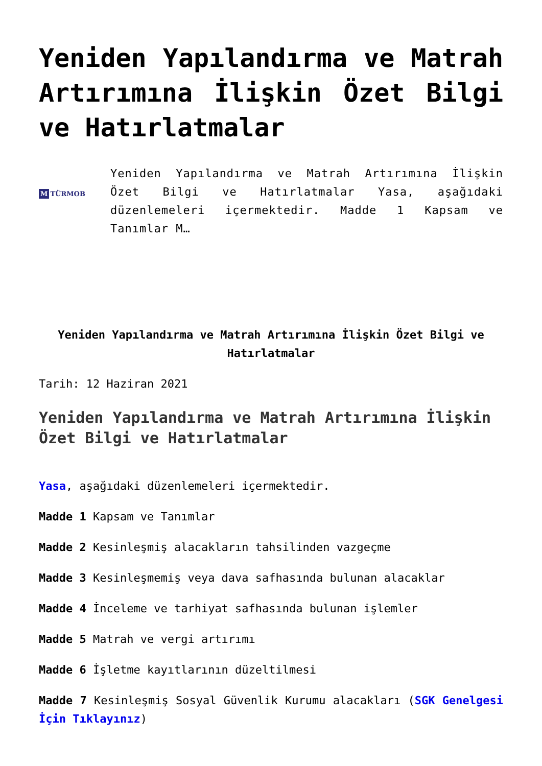Yeniden Yapılandırma ve Matrah Artırımına İlişkin Özet Bilgi ve Hatırlatmalar
M TÜRMOB
Yeniden Yapılandırma ve Matrah Artırımına İlişkin Özet Bilgi ve Hatırlatmalar Yasa, aşağıdaki düzenlemeleri içermektedir. Madde 1 Kapsam ve Tanımlar M…
Yeniden Yapılandırma ve Matrah Artırımına İlişkin Özet Bilgi ve Hatırlatmalar
Tarih: 12 Haziran 2021
Yeniden Yapılandırma ve Matrah Artırımına İlişkin Özet Bilgi ve Hatırlatmalar
Yasa, aşağıdaki düzenlemeleri içermektedir.
Madde 1 Kapsam ve Tanımlar
Madde 2 Kesinleşmiş alacakların tahsilinden vazgeçme
Madde 3 Kesinleşmemiş veya dava safhasında bulunan alacaklar
Madde 4 İnceleme ve tarhiyat safhasında bulunan işlemler
Madde 5 Matrah ve vergi artırımı
Madde 6 İşletme kayıtlarının düzeltilmesi
Madde 7 Kesinleşmiş Sosyal Güvenlik Kurumu alacakları (SGK Genelgesi İçin Tıklayınız)